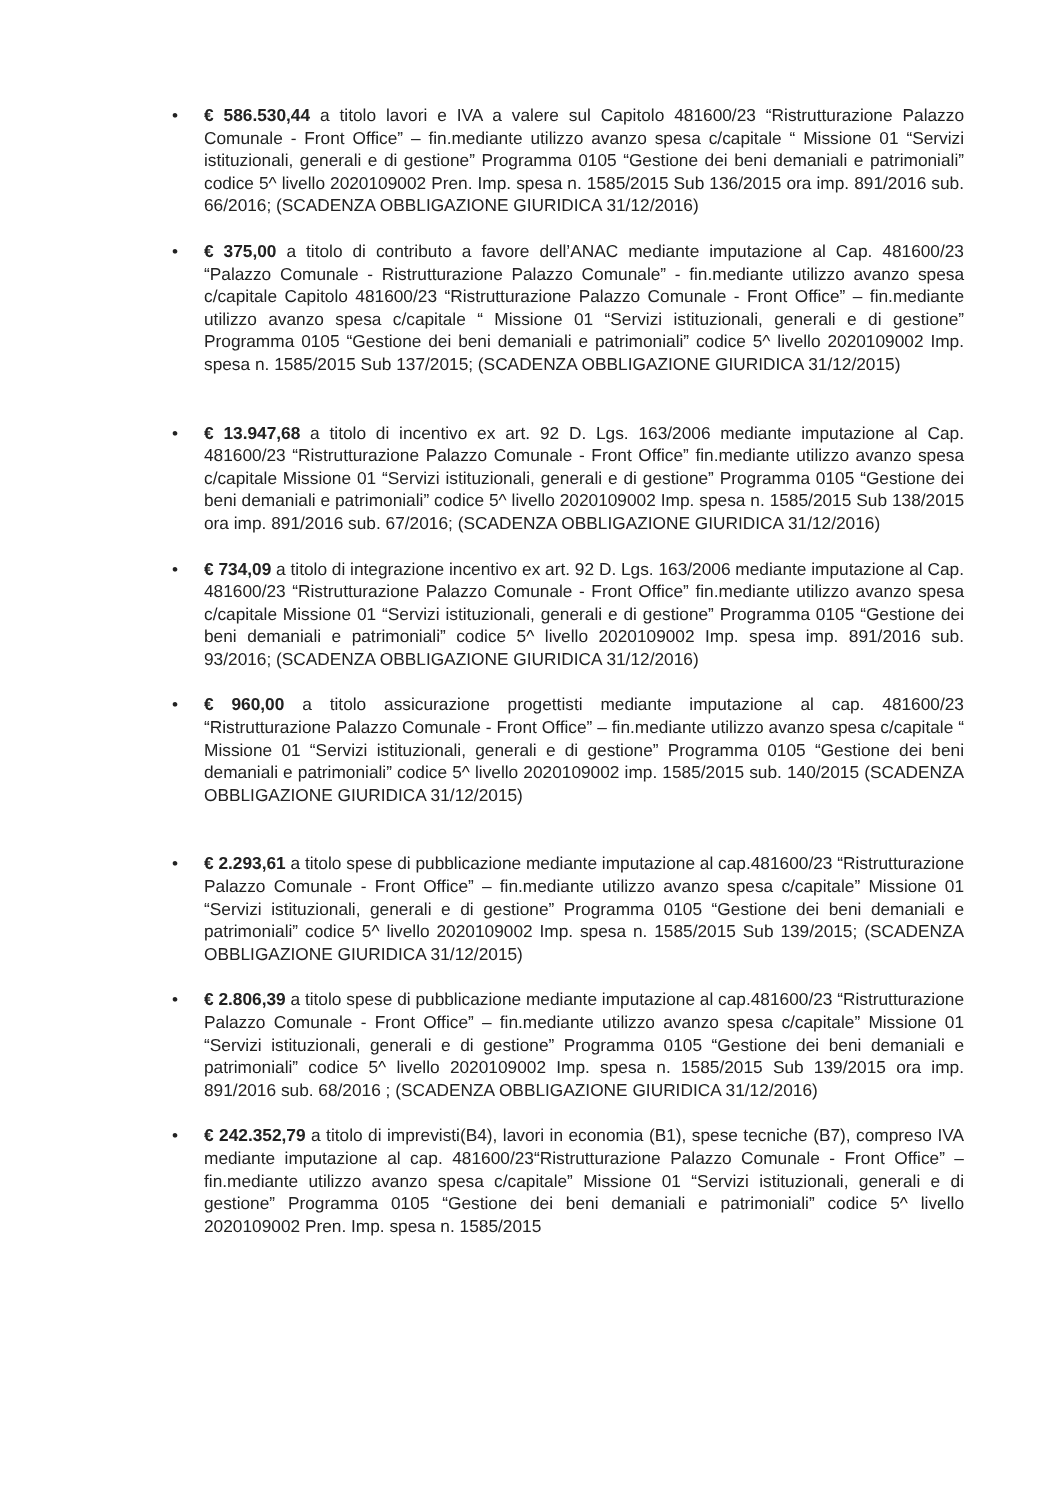• € 586.530,44 a titolo lavori e IVA a valere sul Capitolo 481600/23 “Ristrutturazione Palazzo Comunale - Front Office” – fin.mediante utilizzo avanzo spesa c/capitale “ Missione 01 “Servizi istituzionali, generali e di gestione” Programma 0105 “Gestione dei beni demaniali e patrimoniali” codice 5^ livello 2020109002 Pren. Imp. spesa n. 1585/2015 Sub 136/2015 ora imp. 891/2016 sub. 66/2016; (SCADENZA OBBLIGAZIONE GIURIDICA 31/12/2016)
• € 375,00 a titolo di contributo a favore dell’ANAC mediante imputazione al Cap. 481600/23 “Palazzo Comunale - Ristrutturazione Palazzo Comunale” - fin.mediante utilizzo avanzo spesa c/capitale Capitolo 481600/23 “Ristrutturazione Palazzo Comunale - Front Office” – fin.mediante utilizzo avanzo spesa c/capitale “ Missione 01 “Servizi istituzionali, generali e di gestione” Programma 0105 “Gestione dei beni demaniali e patrimoniali” codice 5^ livello 2020109002 Imp. spesa n. 1585/2015 Sub 137/2015; (SCADENZA OBBLIGAZIONE GIURIDICA 31/12/2015)
• € 13.947,68 a titolo di incentivo ex art. 92 D. Lgs. 163/2006 mediante imputazione al Cap. 481600/23 “Ristrutturazione Palazzo Comunale - Front Office” fin.mediante utilizzo avanzo spesa c/capitale Missione 01 “Servizi istituzionali, generali e di gestione” Programma 0105 “Gestione dei beni demaniali e patrimoniali” codice 5^ livello 2020109002 Imp. spesa n. 1585/2015 Sub 138/2015 ora imp. 891/2016 sub. 67/2016; (SCADENZA OBBLIGAZIONE GIURIDICA 31/12/2016)
• € 734,09 a titolo di integrazione incentivo ex art. 92 D. Lgs. 163/2006 mediante imputazione al Cap. 481600/23 “Ristrutturazione Palazzo Comunale - Front Office” fin.mediante utilizzo avanzo spesa c/capitale Missione 01 “Servizi istituzionali, generali e di gestione” Programma 0105 “Gestione dei beni demaniali e patrimoniali” codice 5^ livello 2020109002 Imp. spesa imp. 891/2016 sub. 93/2016; (SCADENZA OBBLIGAZIONE GIURIDICA 31/12/2016)
• € 960,00 a titolo assicurazione progettisti mediante imputazione al cap. 481600/23 “Ristrutturazione Palazzo Comunale - Front Office” – fin.mediante utilizzo avanzo spesa c/capitale “ Missione 01 “Servizi istituzionali, generali e di gestione” Programma 0105 “Gestione dei beni demaniali e patrimoniali” codice 5^ livello 2020109002 imp. 1585/2015 sub. 140/2015 (SCADENZA OBBLIGAZIONE GIURIDICA 31/12/2015)
• € 2.293,61 a titolo spese di pubblicazione mediante imputazione al cap.481600/23 “Ristrutturazione Palazzo Comunale - Front Office” – fin.mediante utilizzo avanzo spesa c/capitale” Missione 01 “Servizi istituzionali, generali e di gestione” Programma 0105 “Gestione dei beni demaniali e patrimoniali” codice 5^ livello 2020109002 Imp. spesa n. 1585/2015 Sub 139/2015; (SCADENZA OBBLIGAZIONE GIURIDICA 31/12/2015)
• € 2.806,39 a titolo spese di pubblicazione mediante imputazione al cap.481600/23 “Ristrutturazione Palazzo Comunale - Front Office” – fin.mediante utilizzo avanzo spesa c/capitale” Missione 01 “Servizi istituzionali, generali e di gestione” Programma 0105 “Gestione dei beni demaniali e patrimoniali” codice 5^ livello 2020109002 Imp. spesa n. 1585/2015 Sub 139/2015 ora imp. 891/2016 sub. 68/2016 ; (SCADENZA OBBLIGAZIONE GIURIDICA 31/12/2016)
• € 242.352,79 a titolo di imprevisti(B4), lavori in economia (B1), spese tecniche (B7), compreso IVA mediante imputazione al cap. 481600/23“Ristrutturazione Palazzo Comunale - Front Office” – fin.mediante utilizzo avanzo spesa c/capitale” Missione 01 “Servizi istituzionali, generali e di gestione” Programma 0105 “Gestione dei beni demaniali e patrimoniali” codice 5^ livello 2020109002 Pren. Imp. spesa n. 1585/2015